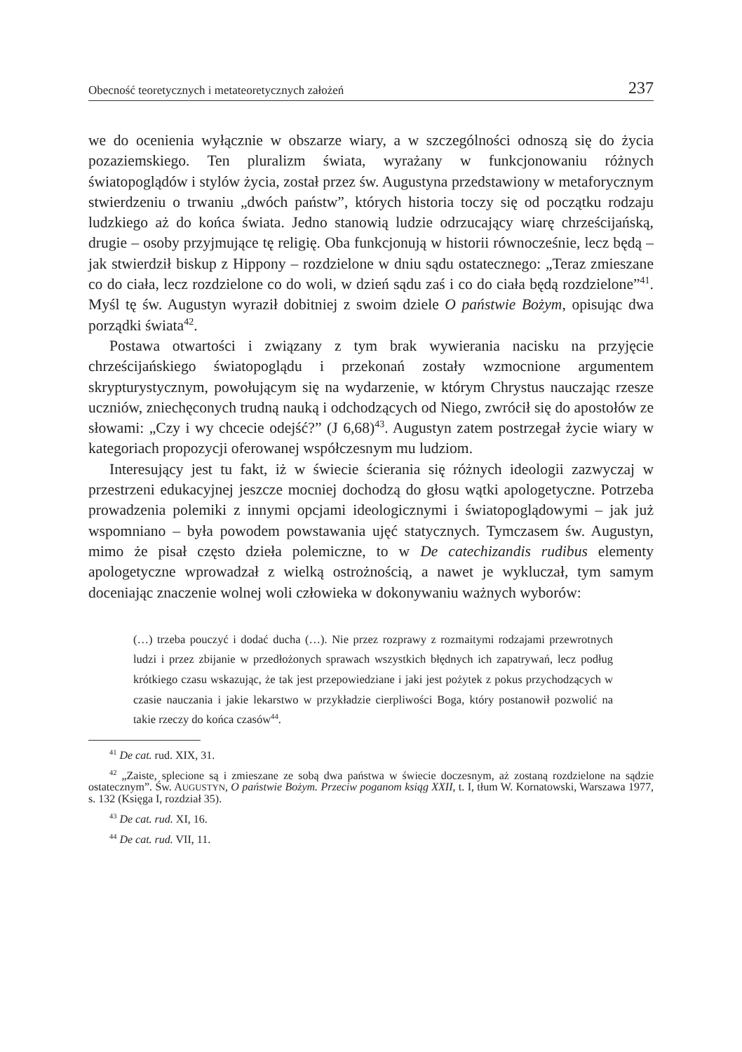Obecność teoretycznych i metateoretycznych założeń 237
we do ocenienia wyłącznie w obszarze wiary, a w szczególności odnoszą się do życia pozaziemskiego. Ten pluralizm świata, wyrażany w funkcjonowaniu różnych światopoglądów i stylów życia, został przez św. Augustyna przedstawiony w metaforycznym stwierdzeniu o trwaniu „dwóch państw”, których historia toczy się od początku rodzaju ludzkiego aż do końca świata. Jedno stanowią ludzie odrzucający wiarę chrześcijańską, drugie – osoby przyjmujące tę religię. Oba funkcjonują w historii równocześnie, lecz będą – jak stwierdził biskup z Hippony – rozdzielone w dniu sądu ostatecznego: „Teraz zmieszane co do ciała, lecz rozdzielone co do woli, w dzień sądu zaś i co do ciała będą rozdzielone”<sup>41</sup>. Myśl tę św. Augustyn wyraził dobitniej z swoim dziele O państwie Bożym, opisując dwa porządki świata<sup>42</sup>.
Postawa otwartości i związany z tym brak wywierania nacisku na przyjęcie chrześcijańskiego światopoglądu i przekonań zostały wzmocnione argumentem skrypturystycznym, powołującym się na wydarzenie, w którym Chrystus nauczając rzesze uczniów, zniechęconych trudną nauką i odchodzących od Niego, zwrócił się do apostołów ze słowami: „Czy i wy chcecie odejść?” (J 6,68)<sup>43</sup>. Augustyn zatem postrzegał życie wiary w kategoriach propozycji oferowanej współczesnym mu ludziom.
Interesujący jest tu fakt, iż w świecie ścierania się różnych ideologii zazwyczaj w przestrzeni edukacyjnej jeszcze mocniej dochodzą do głosu wątki apologetyczne. Potrzeba prowadzenia polemiki z innymi opcjami ideologicznymi i światopoglądowymi – jak już wspomniano – była powodem powstawania ujęć statycznych. Tymczasem św. Augustyn, mimo że pisał często dzieła polemiczne, to w De catechizandis rudibus elementy apologetyczne wprowadzał z wielką ostrożnością, a nawet je wykluczał, tym samym doceniając znaczenie wolnej woli człowieka w dokonywaniu ważnych wyborów:
(…) trzeba pouczyć i dodać ducha (…). Nie przez rozprawy z rozmaitymi rodzajami przewrotnych ludzi i przez zbijanie w przedłożonych sprawach wszystkich błędnych ich zapatrywań, lecz podług krótkiego czasu wskazując, że tak jest przepowiedziane i jaki jest pożytek z pokus przychodzących w czasie nauczania i jakie lekarstwo w przykładzie cierpliwości Boga, który postanowił pozwolić na takie rzeczy do końca czasów<sup>44</sup>.
<sup>41</sup> De cat. rud. XIX, 31.
<sup>42</sup> „Zaiste, splecione są i zmieszane ze sobą dwa państwa w świecie doczesnym, aż zostaną rozdzielone na sądzie ostatecznym”. Św. AUGUSTYN, O państwie Bożym. Przeciw poganom ksiąg XXII, t. I, tłum W. Kornatowski, Warszawa 1977, s. 132 (Księga I, rozdział 35).
<sup>43</sup> De cat. rud. XI, 16.
<sup>44</sup> De cat. rud. VII, 11.